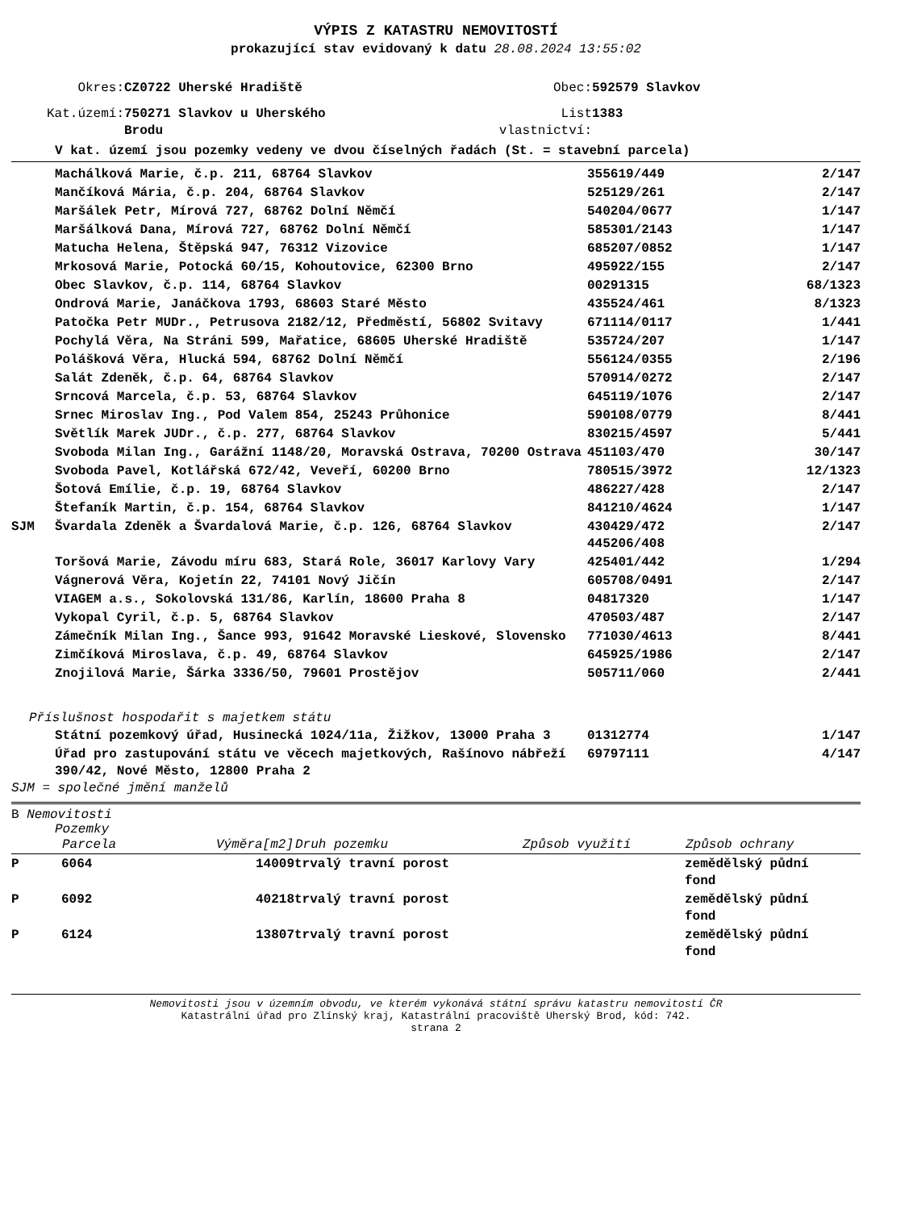VÝPIS Z KATASTRU NEMOVITOSTÍ
prokazující stav evidovaný k datu 28.08.2024 13:55:02
| Okres: | CZ0722 Uherské Hradiště | Obec: | 592579 Slavkov |
| Kat.území: | 750271 Slavkov u Uherského Brodu | List vlastnictví: | 1383 |
V kat. území jsou pozemky vedeny ve dvou číselných řadách (St. = stavební parcela)
| | Machálková Marie, č.p. 211, 68764 Slavkov | 355619/449 | 2/147 |
| | Mančíková Mária, č.p. 204, 68764 Slavkov | 525129/261 | 2/147 |
| | Maršálek Petr, Mírová 727, 68762 Dolní Němčí | 540204/0677 | 1/147 |
| | Maršálková Dana, Mírová 727, 68762 Dolní Němčí | 585301/2143 | 1/147 |
| | Matucha Helena, Štěpská 947, 76312 Vizovice | 685207/0852 | 1/147 |
| | Mrkosová Marie, Potocká 60/15, Kohoutovice, 62300 Brno | 495922/155 | 2/147 |
| | Obec Slavkov, č.p. 114, 68764 Slavkov | 00291315 | 68/1323 |
| | Ondrová Marie, Janáčkova 1793, 68603 Staré Město | 435524/461 | 8/1323 |
| | Patočka Petr MUDr., Petrusova 2182/12, Předměstí, 56802 Svitavy | 671114/0117 | 1/441 |
| | Pochylá Věra, Na Stráni 599, Mařatice, 68605 Uherské Hradiště | 535724/207 | 1/147 |
| | Polášková Věra, Hlucká 594, 68762 Dolní Němčí | 556124/0355 | 2/196 |
| | Salát Zdeněk, č.p. 64, 68764 Slavkov | 570914/0272 | 2/147 |
| | Srncová Marcela, č.p. 53, 68764 Slavkov | 645119/1076 | 2/147 |
| | Srnec Miroslav Ing., Pod Valem 854, 25243 Průhonice | 590108/0779 | 8/441 |
| | Světlík Marek JUDr., č.p. 277, 68764 Slavkov | 830215/4597 | 5/441 |
| | Svoboda Milan Ing., Garážní 1148/20, Moravská Ostrava, 70200 Ostrava | 451103/470 | 30/147 |
| | Svoboda Pavel, Kotlářská 672/42, Veveří, 60200 Brno | 780515/3972 | 12/1323 |
| | Šotová Emílie, č.p. 19, 68764 Slavkov | 486227/428 | 2/147 |
| | Štefaník Martin, č.p. 154, 68764 Slavkov | 841210/4624 | 1/147 |
| SJM | Švardala Zdeněk a Švardalová Marie, č.p. 126, 68764 Slavkov | 430429/472 445206/408 | 2/147 |
| | Toršová Marie, Závodu míru 683, Stará Role, 36017 Karlovy Vary | 425401/442 | 1/294 |
| | Vágnerová Věra, Kojetín 22, 74101 Nový Jičín | 605708/0491 | 2/147 |
| | VIAGEM a.s., Sokolovská 131/86, Karlín, 18600 Praha 8 | 04817320 | 1/147 |
| | Vykopal Cyril, č.p. 5, 68764 Slavkov | 470503/487 | 2/147 |
| | Zámečník Milan Ing., Šance 993, 91642 Moravské Lieskové, Slovensko | 771030/4613 | 8/441 |
| | Zimčíková Miroslava, č.p. 49, 68764 Slavkov | 645925/1986 | 2/147 |
| | Znojilová Marie, Šárka 3336/50, 79601 Prostějov | 505711/060 | 2/441 |
Příslušnost hospodařit s majetkem státu
| | Státní pozemkový úřad, Husinecká 1024/11a, Žižkov, 13000 Praha 3 | 01312774 | 1/147 |
| | Úřad pro zastupování státu ve věcech majetkových, Rašínovo nábřeží 390/42, Nové Město, 12800 Praha 2 | 69797111 | 4/147 |
SJM = společné jmění manželů
B Nemovitosti
Pozemky
| | Parcela | Výměra[m2] | Druh pozemku | Způsob využití | Způsob ochrany |
| --- | --- | --- | --- | --- | --- |
| P | 6064 | 14009 | trvalý travní porost | | zemědělský půdní fond |
| P | 6092 | 40218 | trvalý travní porost | | zemědělský půdní fond |
| P | 6124 | 13807 | trvalý travní porost | | zemědělský půdní fond |
Nemovitosti jsou v územním obvodu, ve kterém vykonává státní správu katastru nemovitostí ČR
Katastrální úřad pro Zlínský kraj, Katastrální pracoviště Uherský Brod, kód: 742.
strana 2